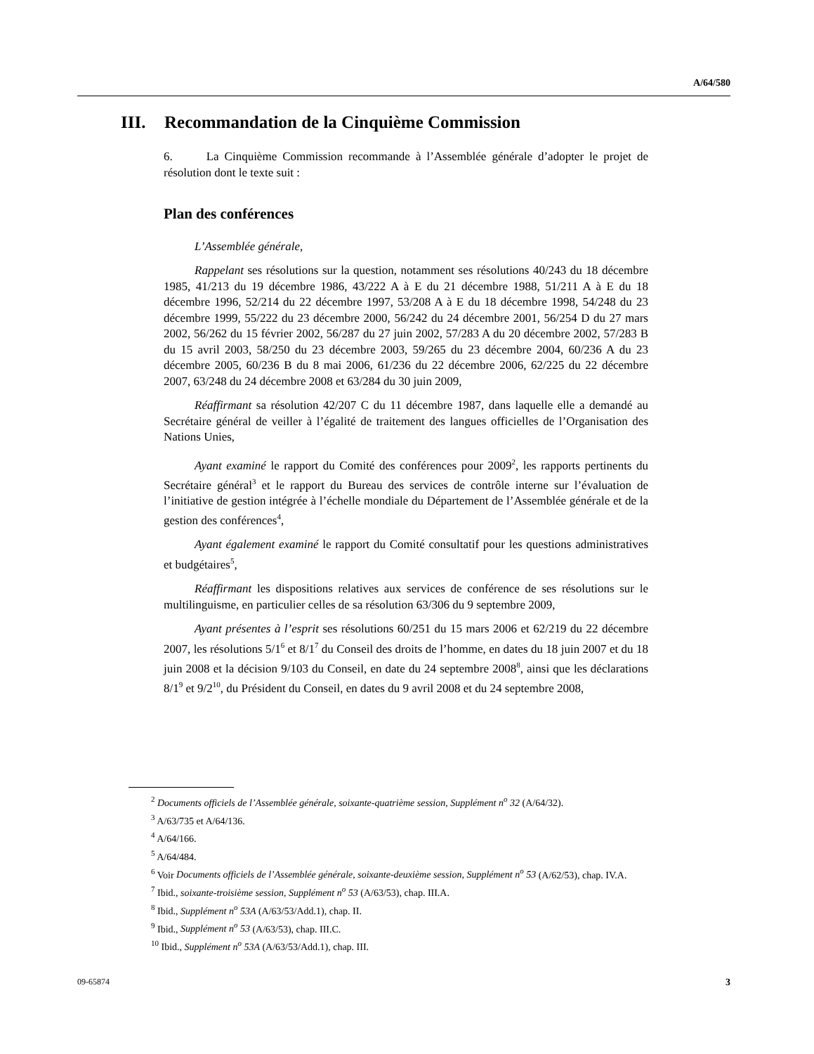A/64/580
III. Recommandation de la Cinquième Commission
6. La Cinquième Commission recommande à l’Assemblée générale d’adopter le projet de résolution dont le texte suit :
Plan des conférences
L’Assemblée générale,
Rappelant ses résolutions sur la question, notamment ses résolutions 40/243 du 18 décembre 1985, 41/213 du 19 décembre 1986, 43/222 A à E du 21 décembre 1988, 51/211 A à E du 18 décembre 1996, 52/214 du 22 décembre 1997, 53/208 A à E du 18 décembre 1998, 54/248 du 23 décembre 1999, 55/222 du 23 décembre 2000, 56/242 du 24 décembre 2001, 56/254 D du 27 mars 2002, 56/262 du 15 février 2002, 56/287 du 27 juin 2002, 57/283 A du 20 décembre 2002, 57/283 B du 15 avril 2003, 58/250 du 23 décembre 2003, 59/265 du 23 décembre 2004, 60/236 A du 23 décembre 2005, 60/236 B du 8 mai 2006, 61/236 du 22 décembre 2006, 62/225 du 22 décembre 2007, 63/248 du 24 décembre 2008 et 63/284 du 30 juin 2009,
Réaffirmant sa résolution 42/207 C du 11 décembre 1987, dans laquelle elle a demandé au Secrétaire général de veiller à l’égalité de traitement des langues officielles de l’Organisation des Nations Unies,
Ayant examiné le rapport du Comité des conférences pour 2009<sup>2</sup>, les rapports pertinents du Secrétaire général<sup>3</sup> et le rapport du Bureau des services de contrôle interne sur l’évaluation de l’initiative de gestion intégrée à l’échelle mondiale du Département de l’Assemblée générale et de la gestion des conférences<sup>4</sup>,
Ayant également examiné le rapport du Comité consultatif pour les questions administratives et budgétaires<sup>5</sup>,
Réaffirmant les dispositions relatives aux services de conférence de ses résolutions sur le multilinguisme, en particulier celles de sa résolution 63/306 du 9 septembre 2009,
Ayant présentes à l’esprit ses résolutions 60/251 du 15 mars 2006 et 62/219 du 22 décembre 2007, les résolutions 5/1<sup>6</sup> et 8/1<sup>7</sup> du Conseil des droits de l’homme, en dates du 18 juin 2007 et du 18 juin 2008 et la décision 9/103 du Conseil, en date du 24 septembre 2008<sup>8</sup>, ainsi que les déclarations 8/1<sup>9</sup> et 9/2<sup>10</sup>, du Président du Conseil, en dates du 9 avril 2008 et du 24 septembre 2008,
<sup>2</sup> Documents officiels de l’Assemblée générale, soixante-quatrième session, Supplément n<sup>o</sup> 32 (A/64/32).
<sup>3</sup> A/63/735 et A/64/136.
<sup>4</sup> A/64/166.
<sup>5</sup> A/64/484.
<sup>6</sup> Voir Documents officiels de l’Assemblée générale, soixante-deuxième session, Supplément n<sup>o</sup> 53 (A/62/53), chap. IV.A.
<sup>7</sup> Ibid., soixante-troisième session, Supplément n<sup>o</sup> 53 (A/63/53), chap. III.A.
<sup>8</sup> Ibid., Supplément n<sup>o</sup> 53A (A/63/53/Add.1), chap. II.
<sup>9</sup> Ibid., Supplément n<sup>o</sup> 53 (A/63/53), chap. III.C.
<sup>10</sup> Ibid., Supplément n<sup>o</sup> 53A (A/63/53/Add.1), chap. III.
09-65874 3